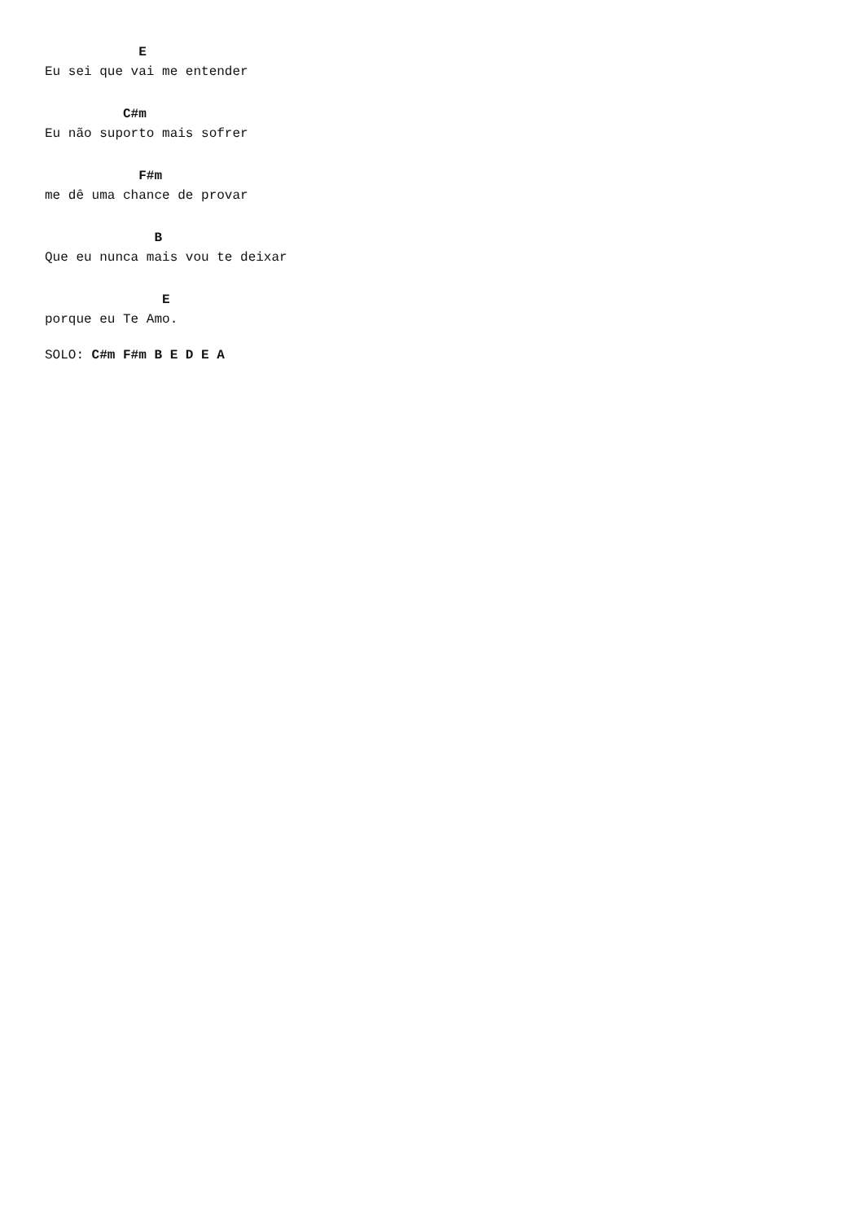E
Eu sei que vai me entender
          C#m
Eu não suporto mais sofrer
            F#m
me dê uma chance de provar
              B
Que eu nunca mais vou te deixar
               E
porque eu Te Amo.
SOLO: C#m F#m B E D E A